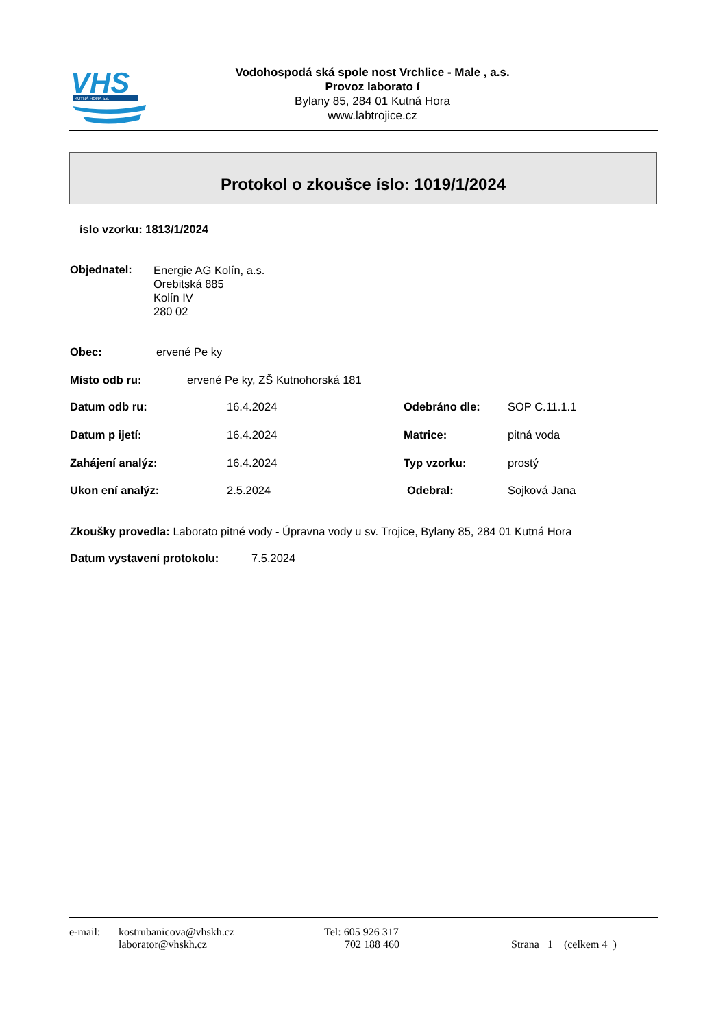VHS
KUTNÁ HORA a.s.
Vodohospodá ská spole nost Vrchlice - Male , a.s.
Provoz laborato í
Bylany 85, 284 01 Kutná Hora
www.labtrojice.cz
Protokol o zkoušce íslo: 1019/1/2024
íslo vzorku: 1813/1/2024
Objednatel:
Energie AG Kolín, a.s.
Orebitská 885
Kolín IV
280 02
Obec: ervené Pe ky
Místo odb ru: ervené Pe ky, ZŠ Kutnohorská 181
Datum odb ru: 16.4.2024 Odebráno dle: SOP C.11.1.1
Datum p ijetí: 16.4.2024 Matrice: pitná voda
Zahájení analýz: 16.4.2024 Typ vzorku: prostý
Ukon ení analýz: 2.5.2024 Odebral: Sojková Jana
Zkoušky provedla: Laborato pitné vody - Úpravna vody u sv. Trojice, Bylany 85, 284 01 Kutná Hora
Datum vystavení protokolu: 7.5.2024
e-mail: kostrubanicova@vhskh.cz Tel: 605 926 317
laborator@vhskh.cz 702 188 460 Strana 1 (celkem 4 )